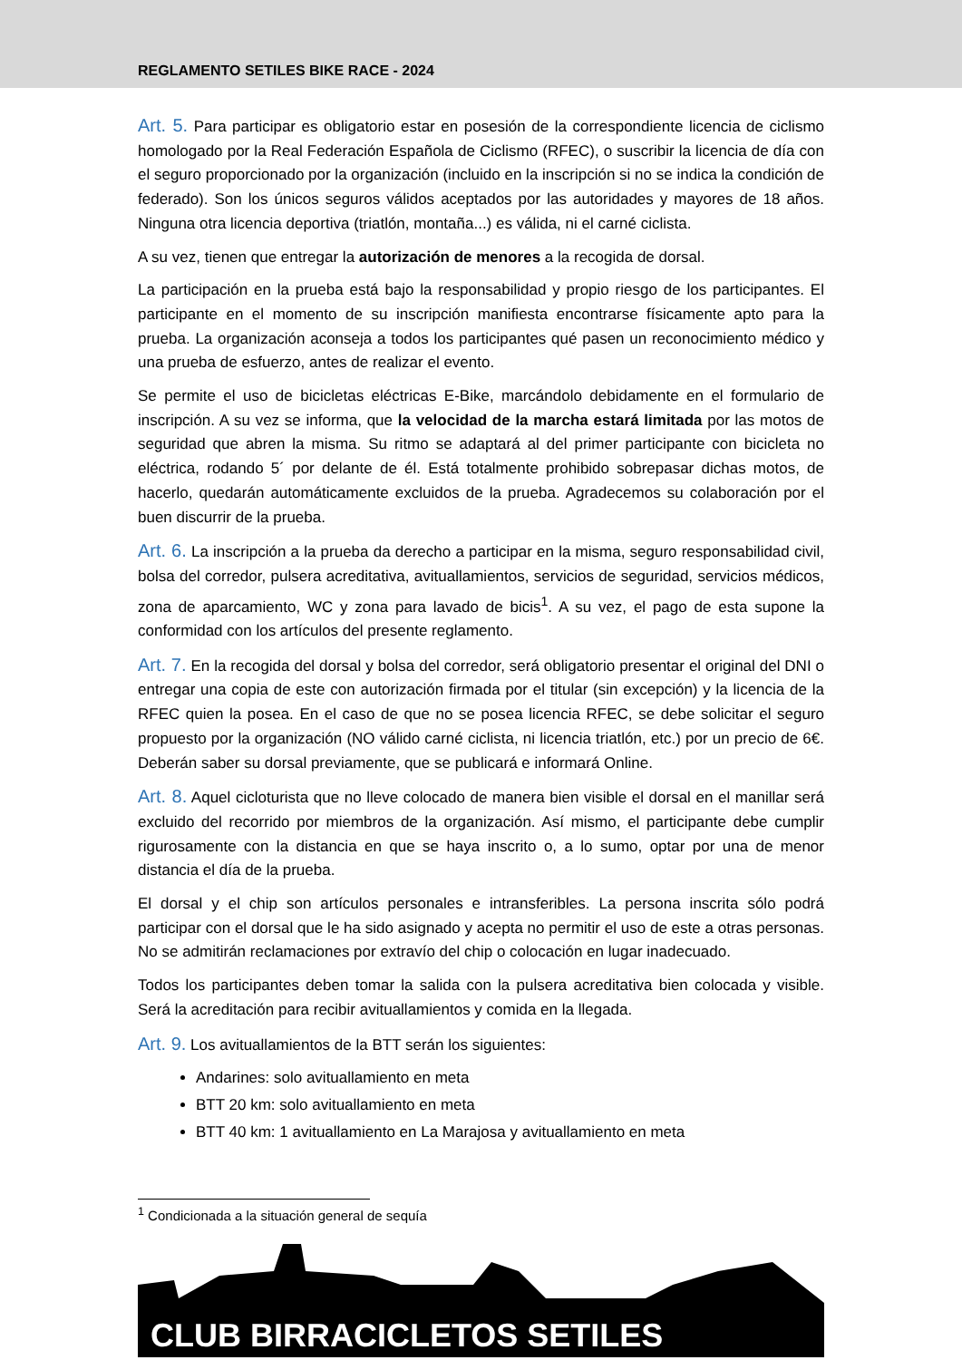REGLAMENTO SETILES BIKE RACE - 2024
Art. 5. Para participar es obligatorio estar en posesión de la correspondiente licencia de ciclismo homologado por la Real Federación Española de Ciclismo (RFEC), o suscribir la licencia de día con el seguro proporcionado por la organización (incluido en la inscripción si no se indica la condición de federado). Son los únicos seguros válidos aceptados por las autoridades y mayores de 18 años. Ninguna otra licencia deportiva (triatlón, montaña...) es válida, ni el carné ciclista.
A su vez, tienen que entregar la autorización de menores a la recogida de dorsal.
La participación en la prueba está bajo la responsabilidad y propio riesgo de los participantes. El participante en el momento de su inscripción manifiesta encontrarse físicamente apto para la prueba. La organización aconseja a todos los participantes qué pasen un reconocimiento médico y una prueba de esfuerzo, antes de realizar el evento.
Se permite el uso de bicicletas eléctricas E-Bike, marcándolo debidamente en el formulario de inscripción. A su vez se informa, que la velocidad de la marcha estará limitada por las motos de seguridad que abren la misma. Su ritmo se adaptará al del primer participante con bicicleta no eléctrica, rodando 5´ por delante de él. Está totalmente prohibido sobrepasar dichas motos, de hacerlo, quedarán automáticamente excluidos de la prueba. Agradecemos su colaboración por el buen discurrir de la prueba.
Art. 6. La inscripción a la prueba da derecho a participar en la misma, seguro responsabilidad civil, bolsa del corredor, pulsera acreditativa, avituallamientos, servicios de seguridad, servicios médicos, zona de aparcamiento, WC y zona para lavado de bicis<sup>1</sup>. A su vez, el pago de esta supone la conformidad con los artículos del presente reglamento.
Art. 7. En la recogida del dorsal y bolsa del corredor, será obligatorio presentar el original del DNI o entregar una copia de este con autorización firmada por el titular (sin excepción) y la licencia de la RFEC quien la posea. En el caso de que no se posea licencia RFEC, se debe solicitar el seguro propuesto por la organización (NO válido carné ciclista, ni licencia triatlón, etc.) por un precio de 6€. Deberán saber su dorsal previamente, que se publicará e informará Online.
Art. 8. Aquel cicloturista que no lleve colocado de manera bien visible el dorsal en el manillar será excluido del recorrido por miembros de la organización. Así mismo, el participante debe cumplir rigurosamente con la distancia en que se haya inscrito o, a lo sumo, optar por una de menor distancia el día de la prueba.
El dorsal y el chip son artículos personales e intransferibles. La persona inscrita sólo podrá participar con el dorsal que le ha sido asignado y acepta no permitir el uso de este a otras personas. No se admitirán reclamaciones por extravío del chip o colocación en lugar inadecuado.
Todos los participantes deben tomar la salida con la pulsera acreditativa bien colocada y visible. Será la acreditación para recibir avituallamientos y comida en la llegada.
Art. 9. Los avituallamientos de la BTT serán los siguientes:
Andarines: solo avituallamiento en meta
BTT 20 km: solo avituallamiento en meta
BTT 40 km: 1 avituallamiento en La Marajosa y avituallamiento en meta
<sup>1</sup> Condicionada a la situación general de sequía
CLUB BIRRACICLETOS SETILES